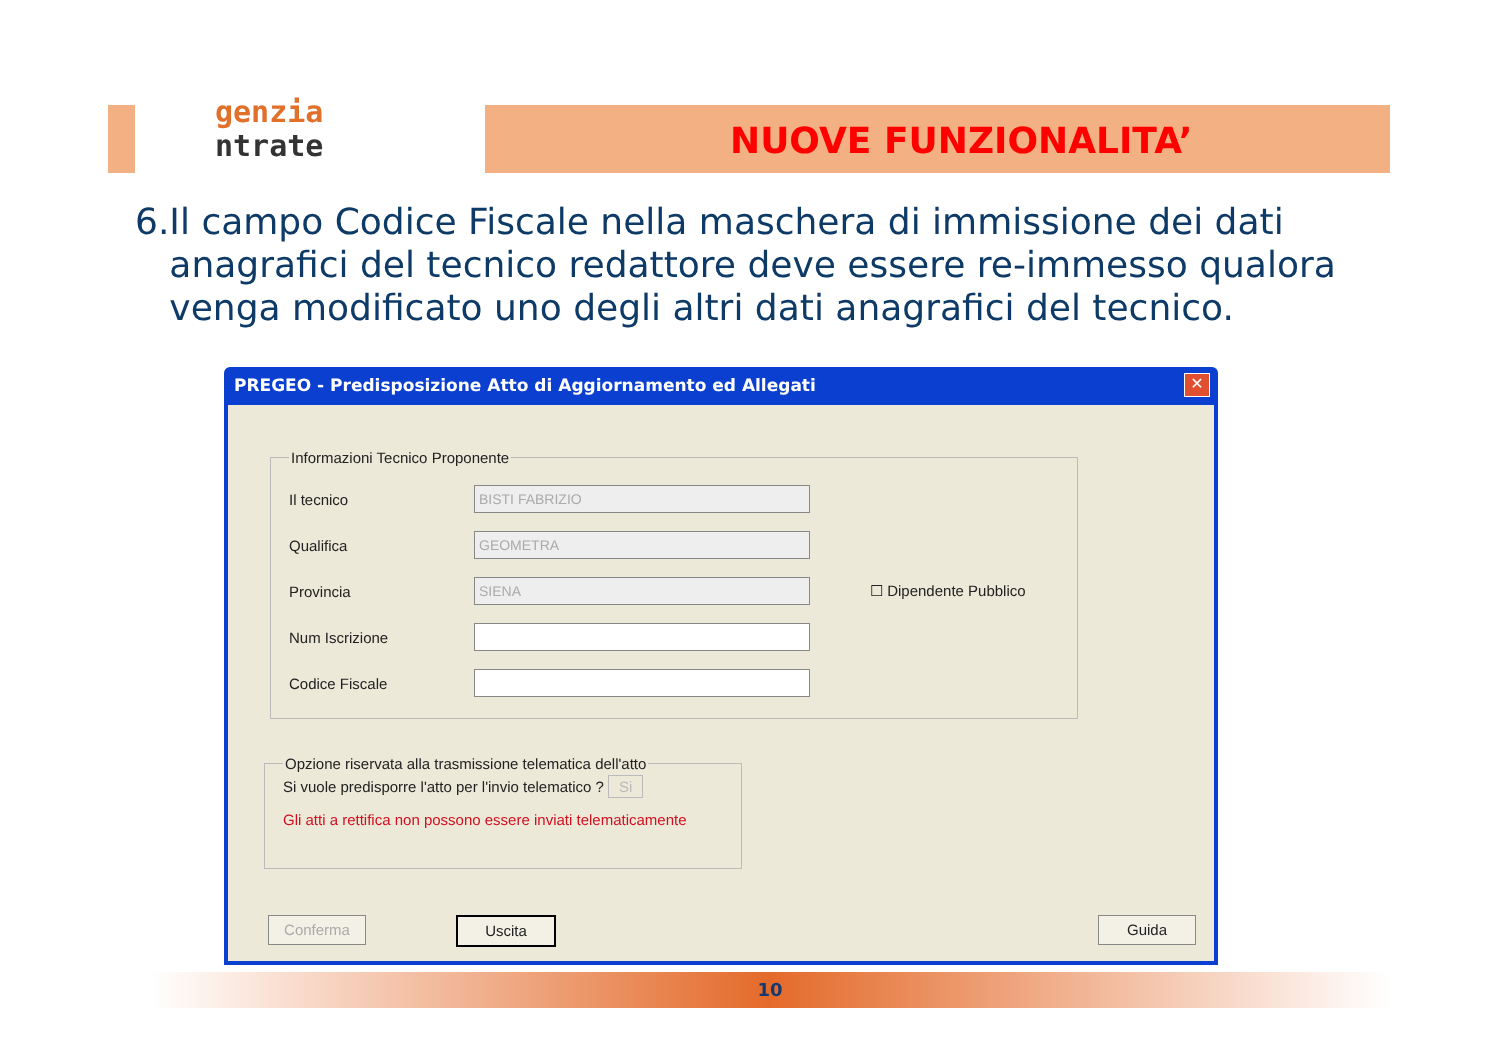genzia
ntrate
NUOVE FUNZIONALITA’
6. Il campo Codice Fiscale nella maschera di immissione dei dati anagrafici del tecnico redattore deve essere re-immesso qualora venga modificato uno degli altri dati anagrafici del tecnico.
PREGEO - Predisposizione Atto di Aggiornamento ed Allegati
✕
Informazioni Tecnico Proponente
Il tecnico
BISTI FABRIZIO
Qualifica
GEOMETRA
Provincia
SIENA
☐ Dipendente Pubblico
Num Iscrizione
Codice Fiscale
Opzione riservata alla trasmissione telematica dell'atto
Si vuole predisporre l'atto per l'invio telematico ? Si
Gli atti a rettifica non possono essere inviati telematicamente
Conferma Uscita Guida
10